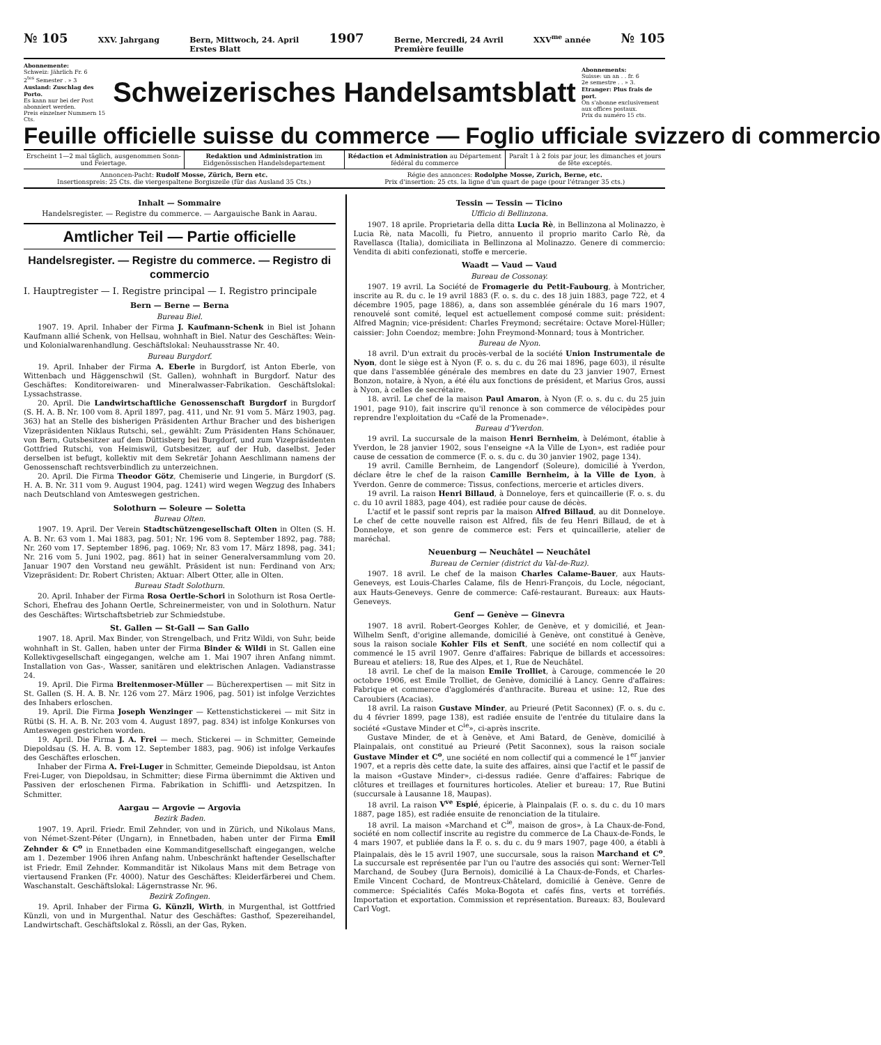№ 105 XXV. Jahrgang Bern, Mittwoch, 24. April
Erstes Blatt 1907 Berne, Mercredi, 24 Avril
Première feuille XXV<sup>me</sup> année № 105
Abonnemente:
Schweiz: Jährlich Fr. 6
2<sup>tes</sup> Semester . » 3
Ausland: Zuschlag des Porto.
Es kann nur bei der Post abonniert werden.
Preis einzelner Nummern 15 Cts.
Schweizerisches Handelsamtsblatt
Abonnements:
Suisse: un an . . fr. 6
2e semestre . . » 3.
Etranger: Plus frais de port.
On s'abonne exclusivement aux offices postaux.
Prix du numéro 15 cts.
Feuille officielle suisse du commerce — Foglio ufficiale svizzero di commercio
Erscheint 1—2 mal täglich, ausgenommen Sonn- und Feiertage.
Redaktion und Administration im Eidgenössischen Handelsdepartement
Rédaction et Administration au Département fédéral du commerce
Paraît 1 à 2 fois par jour, les dimanches et jours de fête exceptés.
Annoncen-Pacht: Rudolf Mosse, Zürich, Bern etc.
Insertionspreis: 25 Cts. die viergespaltene Borgiszeile (für das Ausland 35 Cts.)
Régie des annonces: Rodolphe Mosse, Zurich, Berne, etc.
Prix d'insertion: 25 cts. la ligne d'un quart de page (pour l'étranger 35 cts.)
Inhalt — Sommaire
Handelsregister. — Registre du commerce. — Aargauische Bank in Aarau.
Amtlicher Teil — Partie officielle
Handelsregister. — Registre du commerce. — Registro di commercio
I. Hauptregister — I. Registre principal — I. Registro principale
Bern — Berne — Berna
Bureau Biel.
1907. 19. April. Inhaber der Firma J. Kaufmann-Schenk in Biel ist Johann Kaufmann allié Schenk, von Hellsau, wohnhaft in Biel. Natur des Geschäftes: Wein- und Kolonialwarenhandlung. Geschäftslokal: Neuhausstrasse Nr. 40.
Bureau Burgdorf.
19. April. Inhaber der Firma A. Eberle in Burgdorf, ist Anton Eberle, von Wittenbach und Häggenschwil (St. Gallen), wohnhaft in Burgdorf. Natur des Geschäftes: Konditoreiwaren- und Mineralwasser-Fabrikation. Geschäftslokal: Lyssachstrasse.
20. April. Die Landwirtschaftliche Genossenschaft Burgdorf in Burgdorf (S. H. A. B. Nr. 100 vom 8. April 1897, pag. 411, und Nr. 91 vom 5. März 1903, pag. 363) hat an Stelle des bisherigen Präsidenten Arthur Bracher und des bisherigen Vizepräsidenten Niklaus Rutschi, sel., gewählt: Zum Präsidenten Hans Schönauer, von Bern, Gutsbesitzer auf dem Düttisberg bei Burgdorf, und zum Vizepräsidenten Gottfried Rutschi, von Heimiswil, Gutsbesitzer, auf der Hub, daselbst. Jeder derselben ist befugt, kollektiv mit dem Sekretär Johann Aeschlimann namens der Genossenschaft rechtsverbindlich zu unterzeichnen.
20. April. Die Firma Theodor Götz, Chemiserie und Lingerie, in Burgdorf (S. H. A. B. Nr. 311 vom 9. August 1904, pag. 1241) wird wegen Wegzug des Inhabers nach Deutschland von Amteswegen gestrichen.
Solothurn — Soleure — Soletta
Bureau Olten.
1907. 19. April. Der Verein Stadtschützengesellschaft Olten in Olten (S. H. A. B. Nr. 63 vom 1. Mai 1883, pag. 501; Nr. 196 vom 8. September 1892, pag. 788; Nr. 260 vom 17. September 1896, pag. 1069; Nr. 83 vom 17. März 1898, pag. 341; Nr. 216 vom 5. Juni 1902, pag. 861) hat in seiner Generalversammlung vom 20. Januar 1907 den Vorstand neu gewählt. Präsident ist nun: Ferdinand von Arx; Vizepräsident: Dr. Robert Christen; Aktuar: Albert Otter, alle in Olten.
Bureau Stadt Solothurn.
20. April. Inhaber der Firma Rosa Oertle-Schori in Solothurn ist Rosa Oertle-Schori, Ehefrau des Johann Oertle, Schreinermeister, von und in Solothurn. Natur des Geschäftes: Wirtschaftsbetrieb zur Schmiedstube.
St. Gallen — St-Gall — San Gallo
1907. 18. April. Max Binder, von Strengelbach, und Fritz Wildi, von Suhr, beide wohnhaft in St. Gallen, haben unter der Firma Binder & Wildi in St. Gallen eine Kollektivgesellschaft eingegangen, welche am 1. Mai 1907 ihren Anfang nimmt. Installation von Gas-, Wasser, sanitären und elektrischen Anlagen. Vadianstrasse 24.
19. April. Die Firma Breitenmoser-Müller — Bücherexpertisen — mit Sitz in St. Gallen (S. H. A. B. Nr. 126 vom 27. März 1906, pag. 501) ist infolge Verzichtes des Inhabers erloschen.
19. April. Die Firma Joseph Wenzinger — Kettenstichstickerei — mit Sitz in Rütbi (S. H. A. B. Nr. 203 vom 4. August 1897, pag. 834) ist infolge Konkurses von Amteswegen gestrichen worden.
19. April. Die Firma J. A. Frei — mech. Stickerei — in Schmitter, Gemeinde Diepoldsau (S. H. A. B. vom 12. September 1883, pag. 906) ist infolge Verkaufes des Geschäftes erloschen.
Inhaber der Firma A. Frei-Luger in Schmitter, Gemeinde Diepoldsau, ist Anton Frei-Luger, von Diepoldsau, in Schmitter; diese Firma übernimmt die Aktiven und Passiven der erloschenen Firma. Fabrikation in Schiffli- und Aetzspitzen. In Schmitter.
Aargau — Argovie — Argovia
Bezirk Baden.
1907. 19. April. Friedr. Emil Zehnder, von und in Zürich, und Nikolaus Mans, von Német-Szent-Péter (Ungarn), in Ennetbaden, haben unter der Firma Emil Zehnder & C<sup>o</sup> in Ennetbaden eine Kommanditgesellschaft eingegangen, welche am 1. Dezember 1906 ihren Anfang nahm. Unbeschränkt haftender Gesellschafter ist Friedr. Emil Zehnder. Kommanditär ist Nikolaus Mans mit dem Betrage von viertausend Franken (Fr. 4000). Natur des Geschäftes: Kleiderfärberei und Chem. Waschanstalt. Geschäftslokal: Lägernstrasse Nr. 96.
Bezirk Zofingen.
19. April. Inhaber der Firma G. Künzli, Wirth, in Murgenthal, ist Gottfried Künzli, von und in Murgenthal. Natur des Geschäftes: Gasthof, Spezereihandel, Landwirtschaft. Geschäftslokal z. Rössli, an der Gas, Ryken.
Tessin — Tessin — Ticino
Ufficio di Bellinzona.
1907. 18 aprile. Proprietaria della ditta Lucia Rè, in Bellinzona al Molinazzo, è Lucia Rè, nata Macolli, fu Pietro, annuento il proprio marito Carlo Rè, da Ravellasca (Italia), domiciliata in Bellinzona al Molinazzo. Genere di commercio: Vendita di abiti confezionati, stoffe e mercerie.
Waadt — Vaud — Vaud
Bureau de Cossonay.
1907. 19 avril. La Société de Fromagerie du Petit-Faubourg, à Montricher, inscrite au R. du c. le 19 avril 1883 (F. o. s. du c. des 18 juin 1883, page 722, et 4 décembre 1905, page 1886), a, dans son assemblée générale du 16 mars 1907, renouvelé sont comité, lequel est actuellement composé comme suit: président: Alfred Magnin; vice-président: Charles Freymond; secrétaire: Octave Morel-Hüller; caissier: John Coendoz; membre: John Freymond-Monnard; tous à Montricher.
Bureau de Nyon.
18 avril. D'un extrait du procès-verbal de la société Union Instrumentale de Nyon, dont le siège est à Nyon (F. o. s. du c. du 26 mai 1896, page 603), il résulte que dans l'assemblée générale des membres en date du 23 janvier 1907, Ernest Bonzon, notaire, à Nyon, a été élu aux fonctions de président, et Marius Gros, aussi à Nyon, à celles de secrétaire.
18. avril. Le chef de la maison Paul Amaron, à Nyon (F. o. s. du c. du 25 juin 1901, page 910), fait inscrire qu'il renonce à son commerce de vélocipèdes pour reprendre l'exploitation du «Café de la Promenade».
Bureau d'Yverdon.
19 avril. La succursale de la maison Henri Bernheim, à Delémont, établie à Yverdon, le 28 janvier 1902, sous l'enseigne «A la Ville de Lyon», est radiée pour cause de cessation de commerce (F. o. s. du c. du 30 janvier 1902, page 134).
19 avril. Camille Bernheim, de Langendorf (Soleure), domicilié à Yverdon, déclare être le chef de la raison Camille Bernheim, à la Ville de Lyon, à Yverdon. Genre de commerce: Tissus, confections, mercerie et articles divers.
19 avril. La raison Henri Billaud, à Donneloye, fers et quincaillerie (F. o. s. du c. du 10 avril 1883, page 404), est radiée pour cause de décès.
L'actif et le passif sont repris par la maison Alfred Billaud, au dit Donneloye. Le chef de cette nouvelle raison est Alfred, fils de feu Henri Billaud, de et à Donneloye, et son genre de commerce est: Fers et quincaillerie, atelier de maréchal.
Neuenburg — Neuchâtel — Neuchâtel
Bureau de Cernier (district du Val-de-Ruz).
1907. 18 avril. Le chef de la maison Charles Calame-Bauer, aux Hauts-Geneveys, est Louis-Charles Calame, fils de Henri-François, du Locle, négociant, aux Hauts-Geneveys. Genre de commerce: Café-restaurant. Bureaux: aux Hauts-Geneveys.
Genf — Genève — Ginevra
1907. 18 avril. Robert-Georges Kohler, de Genève, et y domicilié, et Jean-Wilhelm Senft, d'origine allemande, domicilié à Genève, ont constitué à Genève, sous la raison sociale Kohler Fils et Senft, une société en nom collectif qui a commencé le 15 avril 1907. Genre d'affaires: Fabrique de billards et accessoires: Bureau et ateliers: 18, Rue des Alpes, et 1, Rue de Neuchâtel.
18 avril. Le chef de la maison Emile Trolliet, à Carouge, commencée le 20 octobre 1906, est Emile Trolliet, de Genève, domicilié à Lancy. Genre d'affaires: Fabrique et commerce d'agglomérés d'anthracite. Bureau et usine: 12, Rue des Caroubiers (Acacias).
18 avril. La raison Gustave Minder, au Prieuré (Petit Saconnex) (F. o. s. du c. du 4 février 1899, page 138), est radiée ensuite de l'entrée du titulaire dans la société «Gustave Minder et C<sup>ie</sup>», ci-après inscrite.
Gustave Minder, de et à Genève, et Ami Batard, de Genève, domicilié à Plainpalais, ont constitué au Prieuré (Petit Saconnex), sous la raison sociale Gustave Minder et C<sup>o</sup>, une société en nom collectif qui a commencé le 1<sup>er</sup> janvier 1907, et a repris dès cette date, la suite des affaires, ainsi que l'actif et le passif de la maison «Gustave Minder», ci-dessus radiée. Genre d'affaires: Fabrique de clôtures et treillages et fournitures horticoles. Atelier et bureau: 17, Rue Butini (succursale à Lausanne 18, Maupas).
18 avril. La raison V<sup>ve</sup> Espié, épicerie, à Plainpalais (F. o. s. du c. du 10 mars 1887, page 185), est radiée ensuite de renonciation de la titulaire.
18 avril. La maison «Marchand et C<sup>ie</sup>, maison de gros», à La Chaux-de-Fond, société en nom collectif inscrite au registre du commerce de La Chaux-de-Fonds, le 4 mars 1907, et publiée dans la F. o. s. du c. du 9 mars 1907, page 400, a établi à Plainpalais, dès le 15 avril 1907, une succursale, sous la raison Marchand et C<sup>o</sup>. La succursale est représentée par l'un ou l'autre des associés qui sont: Werner-Tell Marchand, de Soubey (Jura Bernois), domicilié à La Chaux-de-Fonds, et Charles-Emile Vincent Cochard, de Montreux-Châtelard, domicilié à Genève. Genre de commerce: Spécialités Cafés Moka-Bogota et cafés fins, verts et torréfiés. Importation et exportation. Commission et représentation. Bureaux: 83, Boulevard Carl Vogt.